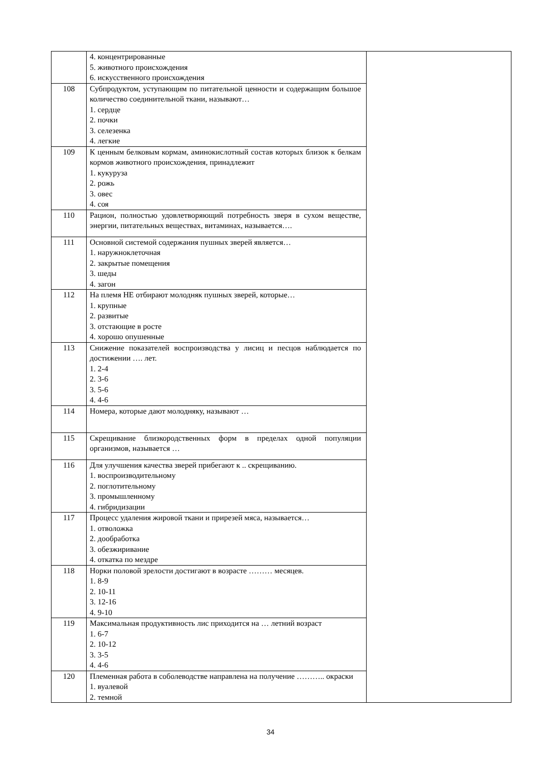| | 4. концентрированные 5. животного происхождения 6. искусственного происхождения | |
| 108 | Субпродуктом, уступающим по питательной ценности и содержащим большое количество соединительной ткани, называют… 1. сердце 2. почки 3. селезенка 4. легкие | |
| 109 | К ценным белковым кормам, аминокислотный состав которых близок к белкам кормов животного происхождения, принадлежит 1. кукуруза 2. рожь 3. овес 4. соя | |
| 110 | Рацион, полностью удовлетворяющий потребность зверя в сухом веществе, энергии, питательных веществах, витаминах, называется…. | |
| 111 | Основной системой содержания пушных зверей является… 1. наружноклеточная 2. закрытые помещения 3. шеды 4. загон | |
| 112 | На племя НЕ отбирают молодняк пушных зверей, которые… 1. крупные 2. развитые 3. отстающие в росте 4. хорошо опушенные | |
| 113 | Снижение показателей воспроизводства у лисиц и песцов наблюдается по достижении …. лет. 1. 2-4 2. 3-6 3. 5-6 4. 4-6 | |
| 114 | Номера, которые дают молодняку, называют … | |
| 115 | Скрещивание близкородственных форм в пределах одной популяции организмов, называется … | |
| 116 | Для улучшения качества зверей прибегают к .. скрещиванию. 1. воспроизводительному 2. поглотительному 3. промышленному 4. гибридизации | |
| 117 | Процесс удаления жировой ткани и прирезей мяса, называется… 1. отволожка 2. дообработка 3. обезжиривание 4. откатка по мездре | |
| 118 | Норки половой зрелости достигают в возрасте ……… месяцев. 1. 8-9 2. 10-11 3. 12-16 4. 9-10 | |
| 119 | Максимальная продуктивность лис приходится на … летний возраст 1. 6-7 2. 10-12 3. 3-5 4. 4-6 | |
| 120 | Племенная работа в соболеводстве направлена на получение ……….. окраски 1. вуалевой 2. темной | |
34